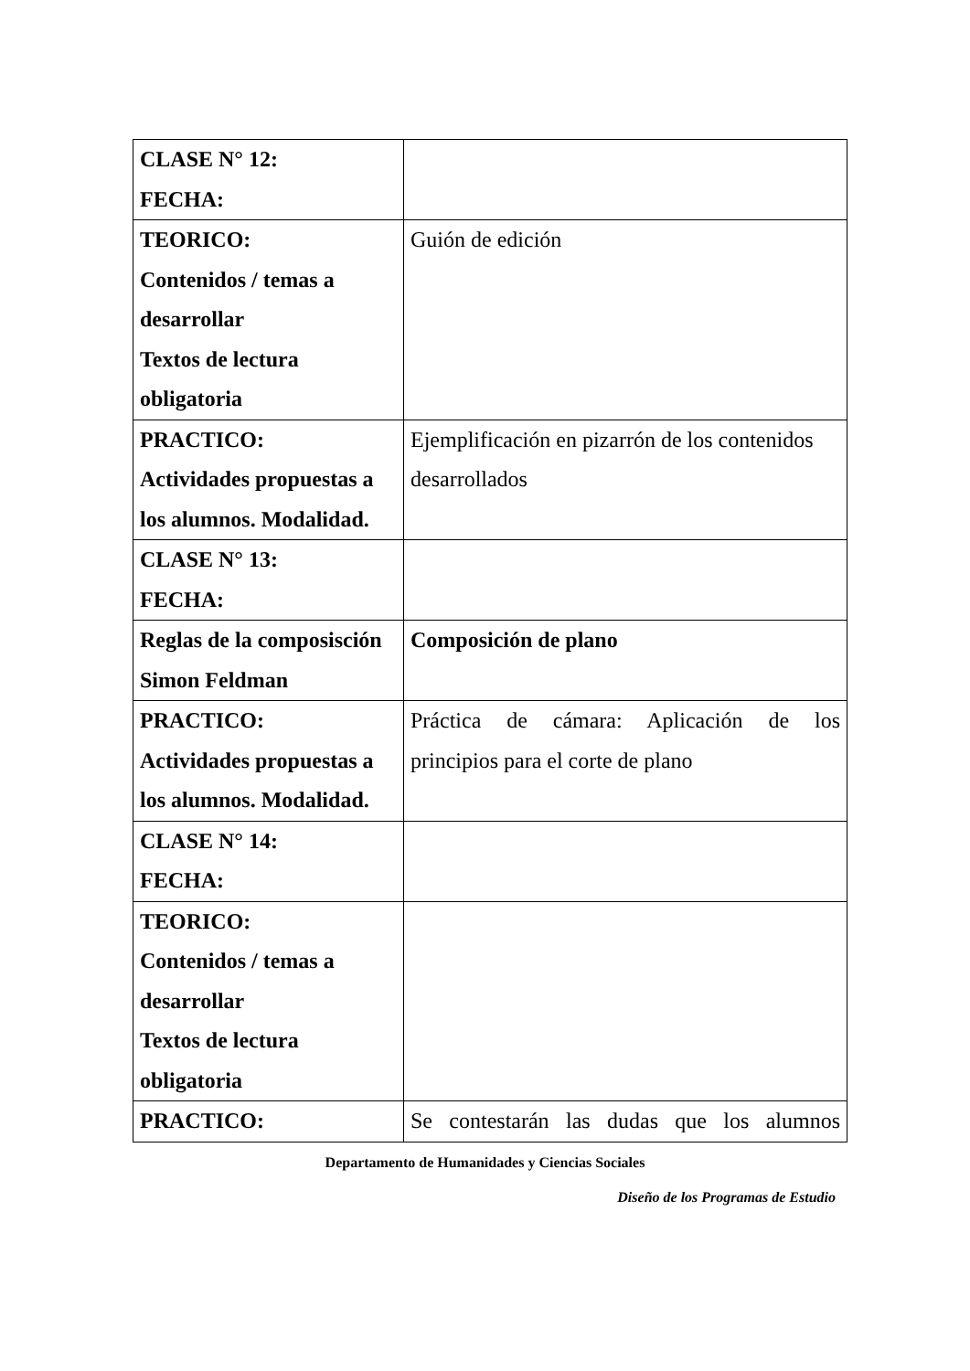| CLASE N° 12: FECHA: | |
| TEORICO: Contenidos / temas a desarrollar Textos de lectura obligatoria | Guión de edición |
| PRACTICO: Actividades propuestas a los alumnos. Modalidad. | Ejemplificación en pizarrón de los contenidos desarrollados |
| CLASE N° 13: FECHA: | |
| Reglas de la composisción Simon Feldman | Composición de plano |
| PRACTICO: Actividades propuestas a los alumnos. Modalidad. | Práctica de cámara: Aplicación de los principios para el corte de plano |
| CLASE N° 14: FECHA: | |
| TEORICO: Contenidos / temas a desarrollar Textos de lectura obligatoria | |
| PRACTICO: | Se contestarán las dudas que los alumnos |
Departamento de Humanidades y Ciencias Sociales
Diseño de los Programas de Estudio